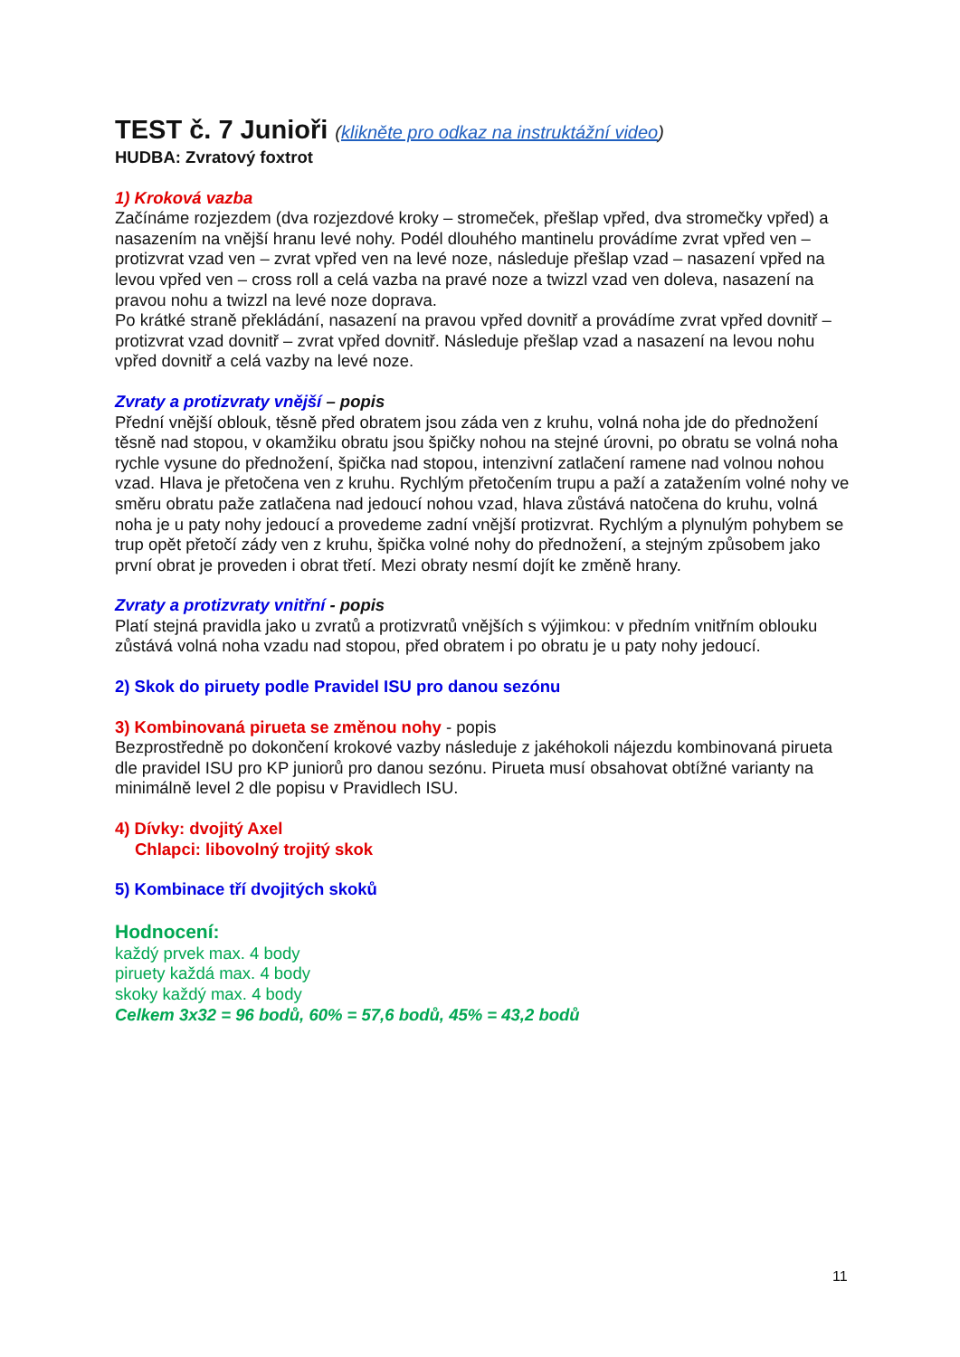TEST č. 7 Junioři (klikněte pro odkaz na instruktážní video)
HUDBA: Zvratový foxtrot
1) Kroková vazba
Začínáme rozjezdem (dva rozjezdové kroky – stromeček, přešlap vpřed, dva stromečky vpřed) a nasazením na vnější hranu levé nohy. Podél dlouhého mantinelu provádíme zvrat vpřed ven – protizvrat vzad ven – zvrat vpřed ven na levé noze, následuje přešlap vzad – nasazení vpřed na levou vpřed ven – cross roll a celá vazba na pravé noze a twizzl vzad ven doleva, nasazení na pravou nohu a twizzl na levé noze doprava.
Po krátké straně překládání, nasazení na pravou vpřed dovnitř a provádíme zvrat vpřed dovnitř – protizvrat vzad dovnitř – zvrat vpřed dovnitř. Následuje přešlap vzad a nasazení na levou nohu vpřed dovnitř a celá vazby na levé noze.
Zvraty a protizvraty vnější – popis
Přední vnější oblouk, těsně před obratem jsou záda ven z kruhu, volná noha jde do přednožení těsně nad stopou, v okamžiku obratu jsou špičky nohou na stejné úrovni, po obratu se volná noha rychle vysune do přednožení, špička nad stopou, intenzivní zatlačení ramene nad volnou nohou vzad. Hlava je přetočena ven z kruhu. Rychlým přetočením trupu a paží a zatažením volné nohy ve směru obratu paže zatlačena nad jedoucí nohou vzad, hlava zůstává natočena do kruhu, volná noha je u paty nohy jedoucí a provedeme zadní vnější protizvrat. Rychlým a plynulým pohybem se trup opět přetočí zády ven z kruhu, špička volné nohy do přednožení, a stejným způsobem jako první obrat je proveden i obrat třetí. Mezi obraty nesmí dojít ke změně hrany.
Zvraty a protizvraty vnitřní - popis
Platí stejná pravidla jako u zvratů a protizvratů vnějších s výjimkou: v předním vnitřním oblouku zůstává volná noha vzadu nad stopou, před obratem i po obratu je u paty nohy jedoucí.
2) Skok do piruety podle Pravidel ISU pro danou sezónu
3) Kombinovaná pirueta se změnou nohy - popis
Bezprostředně po dokončení krokové vazby následuje z jakéhokoli nájezdu kombinovaná pirueta dle pravidel ISU pro KP juniorů pro danou sezónu. Pirueta musí obsahovat obtížné varianty na minimálně level 2 dle popisu v Pravidlech ISU.
4) Dívky: dvojitý Axel
Chlapci: libovolný trojitý skok
5) Kombinace tří dvojitých skoků
Hodnocení:
každý prvek max. 4 body
piruety každá max. 4 body
skoky každý max. 4 body
Celkem 3x32 = 96 bodů, 60% = 57,6 bodů, 45% = 43,2 bodů
11